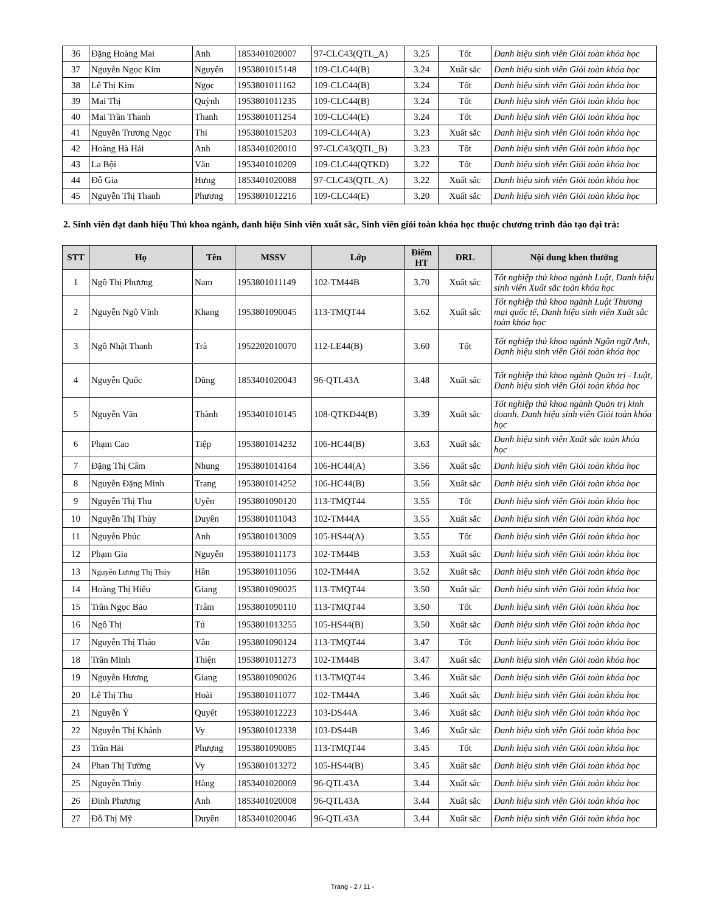| 36 | Đặng Hoàng Mai | Anh | 18534010​20007 | 97-CLC43(QTL_A) | 3.25 | Tốt | Danh hiệu sinh viên Giỏi toàn khóa học |
| 37 | Nguyễn Ngọc Kim | Nguyên | 1953801015148 | 109-CLC44(B) | 3.24 | Xuất sắc | Danh hiệu sinh viên Giỏi toàn khóa học |
| 38 | Lê Thị Kim | Ngọc | 1953801011162 | 109-CLC44(B) | 3.24 | Tốt | Danh hiệu sinh viên Giỏi toàn khóa học |
| 39 | Mai Thị | Quỳnh | 1953801011235 | 109-CLC44(B) | 3.24 | Tốt | Danh hiệu sinh viên Giỏi toàn khóa học |
| 40 | Mai Trần Thanh | Thanh | 1953801011254 | 109-CLC44(E) | 3.24 | Tốt | Danh hiệu sinh viên Giỏi toàn khóa học |
| 41 | Nguyễn Trương Ngọc | Thi | 1953801015203 | 109-CLC44(A) | 3.23 | Xuất sắc | Danh hiệu sinh viên Giỏi toàn khóa học |
| 42 | Hoàng Hà Hải | Anh | 1853401020010 | 97-CLC43(QTL_B) | 3.23 | Tốt | Danh hiệu sinh viên Giỏi toàn khóa học |
| 43 | La Bội | Văn | 1953401010209 | 109-CLC44(QTKD) | 3.22 | Tốt | Danh hiệu sinh viên Giỏi toàn khóa học |
| 44 | Đỗ Gia | Hưng | 1853401020088 | 97-CLC43(QTL_A) | 3.22 | Xuất sắc | Danh hiệu sinh viên Giỏi toàn khóa học |
| 45 | Nguyễn Thị Thanh | Phương | 1953801012216 | 109-CLC44(E) | 3.20 | Xuất sắc | Danh hiệu sinh viên Giỏi toàn khóa học |
2. Sinh viên đạt danh hiệu Thủ khoa ngành, danh hiệu Sinh viên xuất sắc, Sinh viên giỏi toàn khóa học thuộc chương trình đào tạo đại trà:
| STT | Họ | Tên | MSSV | Lớp | Điểm HT | ĐRL | Nội dung khen thưởng |
| --- | --- | --- | --- | --- | --- | --- | --- |
| 1 | Ngô Thị Phương | Nam | 1953801011149 | 102-TM44B | 3.70 | Xuất sắc | Tốt nghiệp thủ khoa ngành Luật, Danh hiệu sinh viên Xuất sắc toàn khóa học |
| 2 | Nguyễn Ngô Vĩnh | Khang | 1953801090045 | 113-TMQT44 | 3.62 | Xuất sắc | Tốt nghiệp thủ khoa ngành Luật Thương mại quốc tế, Danh hiệu sinh viên Xuất sắc toàn khóa học |
| 3 | Ngô Nhật Thanh | Trà | 1952202010070 | 112-LE44(B) | 3.60 | Tốt | Tốt nghiệp thủ khoa ngành Ngôn ngữ Anh, Danh hiệu sinh viên Giỏi toàn khóa học |
| 4 | Nguyễn Quốc | Dũng | 1853401020043 | 96-QTL43A | 3.48 | Xuất sắc | Tốt nghiệp thủ khoa ngành Quản trị - Luật, Danh hiệu sinh viên Giỏi toàn khóa học |
| 5 | Nguyễn Văn | Thành | 1953401010145 | 108-QTKD44(B) | 3.39 | Xuất sắc | Tốt nghiệp thủ khoa ngành Quản trị kinh doanh, Danh hiệu sinh viên Giỏi toàn khóa học |
| 6 | Phạm Cao | Tiệp | 1953801014232 | 106-HC44(B) | 3.63 | Xuất sắc | Danh hiệu sinh viên Xuất sắc toàn khóa học |
| 7 | Đặng Thị Cẩm | Nhung | 1953801014164 | 106-HC44(A) | 3.56 | Xuất sắc | Danh hiệu sinh viên Giỏi toàn khóa học |
| 8 | Nguyễn Đặng Minh | Trang | 1953801014252 | 106-HC44(B) | 3.56 | Xuất sắc | Danh hiệu sinh viên Giỏi toàn khóa học |
| 9 | Nguyễn Thị Thu | Uyên | 1953801090120 | 113-TMQT44 | 3.55 | Tốt | Danh hiệu sinh viên Giỏi toàn khóa học |
| 10 | Nguyễn Thị Thùy | Duyên | 1953801011043 | 102-TM44A | 3.55 | Xuất sắc | Danh hiệu sinh viên Giỏi toàn khóa học |
| 11 | Nguyễn Phúc | Anh | 1953801013009 | 105-HS44(A) | 3.55 | Tốt | Danh hiệu sinh viên Giỏi toàn khóa học |
| 12 | Phạm Gia | Nguyễn | 1953801011173 | 102-TM44B | 3.53 | Xuất sắc | Danh hiệu sinh viên Giỏi toàn khóa học |
| 13 | Nguyễn Lương Thị Thúy | Hân | 1953801011056 | 102-TM44A | 3.52 | Xuất sắc | Danh hiệu sinh viên Giỏi toàn khóa học |
| 14 | Hoàng Thị Hiếu | Giang | 1953801090025 | 113-TMQT44 | 3.50 | Xuất sắc | Danh hiệu sinh viên Giỏi toàn khóa học |
| 15 | Trần Ngọc Bảo | Trâm | 1953801090110 | 113-TMQT44 | 3.50 | Tốt | Danh hiệu sinh viên Giỏi toàn khóa học |
| 16 | Ngô Thị | Tú | 1953801013255 | 105-HS44(B) | 3.50 | Xuất sắc | Danh hiệu sinh viên Giỏi toàn khóa học |
| 17 | Nguyễn Thị Thảo | Vân | 1953801090124 | 113-TMQT44 | 3.47 | Tốt | Danh hiệu sinh viên Giỏi toàn khóa học |
| 18 | Trần Minh | Thiện | 1953801011273 | 102-TM44B | 3.47 | Xuất sắc | Danh hiệu sinh viên Giỏi toàn khóa học |
| 19 | Nguyễn Hương | Giang | 1953801090026 | 113-TMQT44 | 3.46 | Xuất sắc | Danh hiệu sinh viên Giỏi toàn khóa học |
| 20 | Lê Thị Thu | Hoài | 1953801011077 | 102-TM44A | 3.46 | Xuất sắc | Danh hiệu sinh viên Giỏi toàn khóa học |
| 21 | Nguyễn Ý | Quyết | 1953801012223 | 103-DS44A | 3.46 | Xuất sắc | Danh hiệu sinh viên Giỏi toàn khóa học |
| 22 | Nguyễn Thị Khánh | Vy | 1953801012338 | 103-DS44B | 3.46 | Xuất sắc | Danh hiệu sinh viên Giỏi toàn khóa học |
| 23 | Trần Hải | Phượng | 1953801090085 | 113-TMQT44 | 3.45 | Tốt | Danh hiệu sinh viên Giỏi toàn khóa học |
| 24 | Phan Thị Tường | Vy | 1953801013272 | 105-HS44(B) | 3.45 | Xuất sắc | Danh hiệu sinh viên Giỏi toàn khóa học |
| 25 | Nguyễn Thúy | Hằng | 1853401020069 | 96-QTL43A | 3.44 | Xuất sắc | Danh hiệu sinh viên Giỏi toàn khóa học |
| 26 | Đinh Phương | Anh | 1853401020008 | 96-QTL43A | 3.44 | Xuất sắc | Danh hiệu sinh viên Giỏi toàn khóa học |
| 27 | Đỗ Thị Mỹ | Duyên | 1853401020046 | 96-QTL43A | 3.44 | Xuất sắc | Danh hiệu sinh viên Giỏi toàn khóa học |
Trang - 2 / 11 -